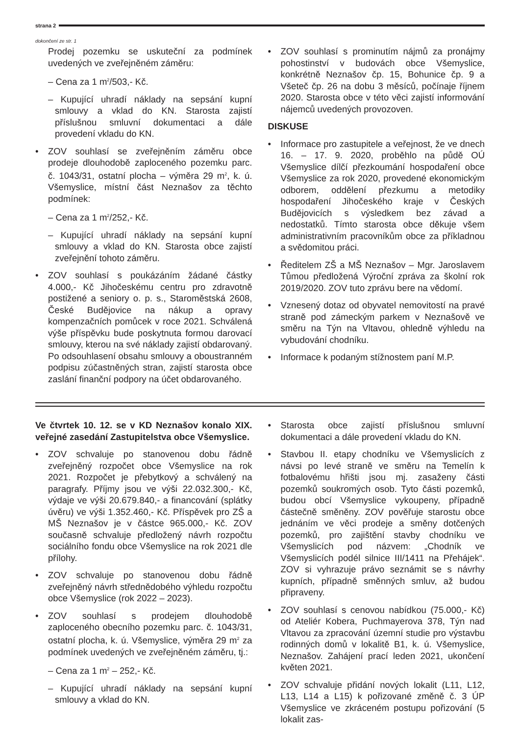strana 2
dokončení ze str. 1
Prodej pozemku se uskuteční za podmínek uvedených ve zveřejněném záměru:
– Cena za 1 m<sup>2</sup>/503,- Kč.
– Kupující uhradí náklady na sepsání kupní smlouvy a vklad do KN. Starosta zajistí příslušnou smluvní dokumentaci a dále provedení vkladu do KN.
• ZOV souhlasí se zveřejněním záměru obce prodeje dlouhodobě zaploceného pozemku parc. č. 1043/31, ostatní plocha – výměra 29 m<sup>2</sup>, k. ú. Všemyslice, místní část Neznašov za těchto podmínek:
– Cena za 1 m<sup>2</sup>/252,- Kč.
– Kupující uhradí náklady na sepsání kupní smlouvy a vklad do KN. Starosta obce zajistí zveřejnění tohoto záměru.
• ZOV souhlasí s poukázáním žádané částky 4.000,- Kč Jihočeskému centru pro zdravotně postižené a seniory o. p. s., Staroměstská 2608, České Budějovice na nákup a opravy kompenzačních pomůcek v roce 2021. Schválená výše příspěvku bude poskytnuta formou darovací smlouvy, kterou na své náklady zajistí obdarovaný. Po odsouhlasení obsahu smlouvy a oboustranném podpisu zúčastněných stran, zajistí starosta obce zaslání finanční podpory na účet obdarovaného.
• ZOV souhlasí s prominutím nájmů za pronájmy pohostinství v budovách obce Všemyslice, konkrétně Neznašov čp. 15, Bohunice čp. 9 a Všeteč čp. 26 na dobu 3 měsíců, počínaje říjnem 2020. Starosta obce v této věci zajistí informování nájemců uvedených provozoven.
DISKUSE
• Informace pro zastupitele a veřejnost, že ve dnech 16. – 17. 9. 2020, proběhlo na půdě OÚ Všemyslice dílčí přezkoumání hospodaření obce Všemyslice za rok 2020, provedené ekonomickým odborem, oddělení přezkumu a metodiky hospodaření Jihočeského kraje v Českých Budějovicích s výsledkem bez závad a nedostatků. Tímto starosta obce děkuje všem administrativním pracovníkům obce za příkladnou a svědomitou práci.
• Ředitelem ZŠ a MŠ Neznašov – Mgr. Jaroslavem Tůmou předložená Výroční zpráva za školní rok 2019/2020. ZOV tuto zprávu bere na vědomí.
• Vznesený dotaz od obyvatel nemovitostí na pravé straně pod zámeckým parkem v Neznašově ve směru na Týn na Vltavou, ohledně výhledu na vybudování chodníku.
• Informace k podaným stížnostem paní M.P.
Ve čtvrtek 10. 12. se v KD Neznašov konalo XIX. veřejné zasedání Zastupitelstva obce Všemyslice.
• ZOV schvaluje po stanovenou dobu řádně zveřejněný rozpočet obce Všemyslice na rok 2021. Rozpočet je přebytkový a schválený na paragrafy. Příjmy jsou ve výši 22.032.300,- Kč, výdaje ve výši 20.679.840,- a financování (splátky úvěru) ve výši 1.352.460,- Kč. Příspěvek pro ZŠ a MŠ Neznašov je v částce 965.000,- Kč. ZOV současně schvaluje předložený návrh rozpočtu sociálního fondu obce Všemyslice na rok 2021 dle přílohy.
• ZOV schvaluje po stanovenou dobu řádně zveřejněný návrh střednědobého výhledu rozpočtu obce Všemyslice (rok 2022 – 2023).
• ZOV souhlasí s prodejem dlouhodobě zaploceného obecního pozemku parc. č. 1043/31, ostatní plocha, k. ú. Všemyslice, výměra 29 m<sup>2</sup> za podmínek uvedených ve zveřejněném záměru, tj.:
– Cena za 1 m<sup>2</sup> – 252,- Kč.
– Kupující uhradí náklady na sepsání kupní smlouvy a vklad do KN.
• Starosta obce zajistí příslušnou smluvní dokumentaci a dále provedení vkladu do KN.
• Stavbou II. etapy chodníku ve Všemyslicích z návsi po levé straně ve směru na Temelín k fotbalovému hřišti jsou mj. zasaženy části pozemků soukromých osob. Tyto části pozemků, budou obcí Všemyslice vykoupeny, případně částečně směněny. ZOV pověřuje starostu obce jednáním ve věci prodeje a směny dotčených pozemků, pro zajištění stavby chodníku ve Všemyslicích pod názvem: „Chodník ve Všemyslicích podél silnice III/1411 na Přehájek“. ZOV si vyhrazuje právo seznámit se s návrhy kupních, případně směnných smluv, až budou připraveny.
• ZOV souhlasí s cenovou nabídkou (75.000,- Kč) od Ateliér Kobera, Puchmayerova 378, Týn nad Vltavou za zpracování územní studie pro výstavbu rodinných domů v lokalitě B1, k. ú. Všemyslice, Neznašov. Zahájení prací leden 2021, ukončení květen 2021.
• ZOV schvaluje přidání nových lokalit (L11, L12, L13, L14 a L15) k pořizované změně č. 3 ÚP Všemyslice ve zkráceném postupu pořizování (5 lokalit zas-